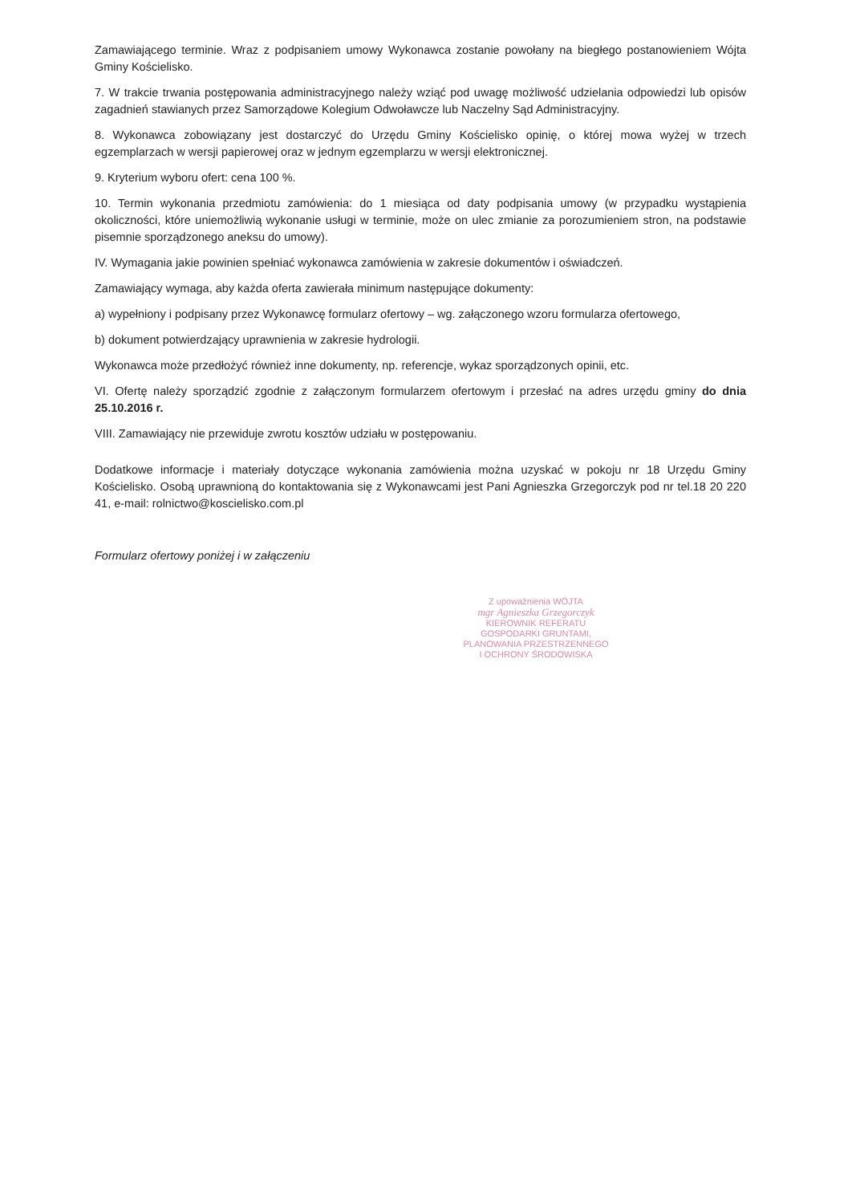Zamawiającego terminie. Wraz z podpisaniem umowy Wykonawca zostanie powołany na biegłego postanowieniem Wójta Gminy Kościelisko.
7. W trakcie trwania postępowania administracyjnego należy wziąć pod uwagę możliwość udzielania odpowiedzi lub opisów zagadnień stawianych przez Samorządowe Kolegium Odwoławcze lub Naczelny Sąd Administracyjny.
8. Wykonawca zobowiązany jest dostarczyć do Urzędu Gminy Kościelisko opinię, o której mowa wyżej w trzech egzemplarzach w wersji papierowej oraz w jednym egzemplarzu w wersji elektronicznej.
9. Kryterium wyboru ofert: cena 100 %.
10. Termin wykonania przedmiotu zamówienia: do 1 miesiąca od daty podpisania umowy (w przypadku wystąpienia okoliczności, które uniemożliwią wykonanie usługi w terminie, może on ulec zmianie za porozumieniem stron, na podstawie pisemnie sporządzonego aneksu do umowy).
IV. Wymagania jakie powinien spełniać wykonawca zamówienia w zakresie dokumentów i oświadczeń.
Zamawiający wymaga, aby każda oferta zawierała minimum następujące dokumenty:
a) wypełniony i podpisany przez Wykonawcę formularz ofertowy – wg. załączonego wzoru formularza ofertowego,
b) dokument potwierdzający uprawnienia w zakresie hydrologii.
Wykonawca może przedłożyć również inne dokumenty, np. referencje, wykaz sporządzonych opinii, etc.
VI. Ofertę należy sporządzić zgodnie z załączonym formularzem ofertowym i przesłać na adres urzędu gminy do dnia 25.10.2016 r.
VIII. Zamawiający nie przewiduje zwrotu kosztów udziału w postępowaniu.
Dodatkowe informacje i materiały dotyczące wykonania zamówienia można uzyskać w pokoju nr 18 Urzędu Gminy Kościelisko. Osobą uprawnioną do kontaktowania się z Wykonawcami jest Pani Agnieszka Grzegorczyk pod nr tel.18 20 220 41, e-mail: rolnictwo@koscielisko.com.pl
Formularz ofertowy poniżej i w załączeniu
Z upoważnienia WÓJTA
mgr Agnieszka Grzegorczyk
KIEROWNIK REFERATU
GOSPODARKI GRUNTAMI,
PLANOWANIA PRZESTRZENNEGO
I OCHRONY ŚRODOWISKA